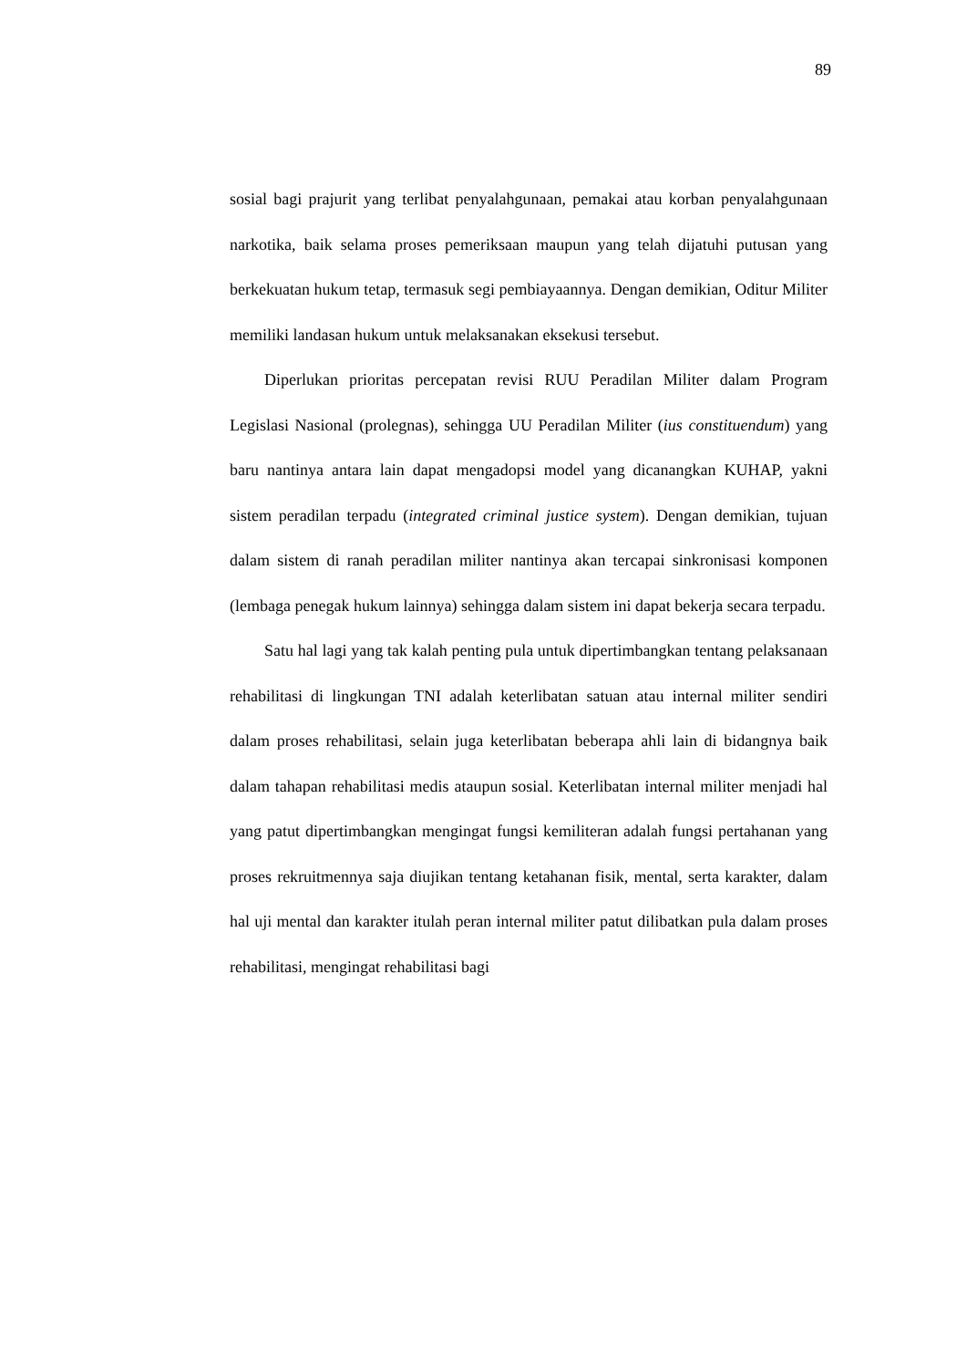89
sosial bagi prajurit yang terlibat penyalahgunaan, pemakai atau korban penyalahgunaan narkotika, baik selama proses pemeriksaan maupun yang telah dijatuhi putusan yang berkekuatan hukum tetap, termasuk segi pembiayaannya. Dengan demikian, Oditur Militer memiliki landasan hukum untuk melaksanakan eksekusi tersebut.
Diperlukan prioritas percepatan revisi RUU Peradilan Militer dalam Program Legislasi Nasional (prolegnas), sehingga UU Peradilan Militer (ius constituendum) yang baru nantinya antara lain dapat mengadopsi model yang dicanangkan KUHAP, yakni sistem peradilan terpadu (integrated criminal justice system). Dengan demikian, tujuan dalam sistem di ranah peradilan militer nantinya akan tercapai sinkronisasi komponen (lembaga penegak hukum lainnya) sehingga dalam sistem ini dapat bekerja secara terpadu.
Satu hal lagi yang tak kalah penting pula untuk dipertimbangkan tentang pelaksanaan rehabilitasi di lingkungan TNI adalah keterlibatan satuan atau internal militer sendiri dalam proses rehabilitasi, selain juga keterlibatan beberapa ahli lain di bidangnya baik dalam tahapan rehabilitasi medis ataupun sosial. Keterlibatan internal militer menjadi hal yang patut dipertimbangkan mengingat fungsi kemiliteran adalah fungsi pertahanan yang proses rekruitmennya saja diujikan tentang ketahanan fisik, mental, serta karakter, dalam hal uji mental dan karakter itulah peran internal militer patut dilibatkan pula dalam proses rehabilitasi, mengingat rehabilitasi bagi